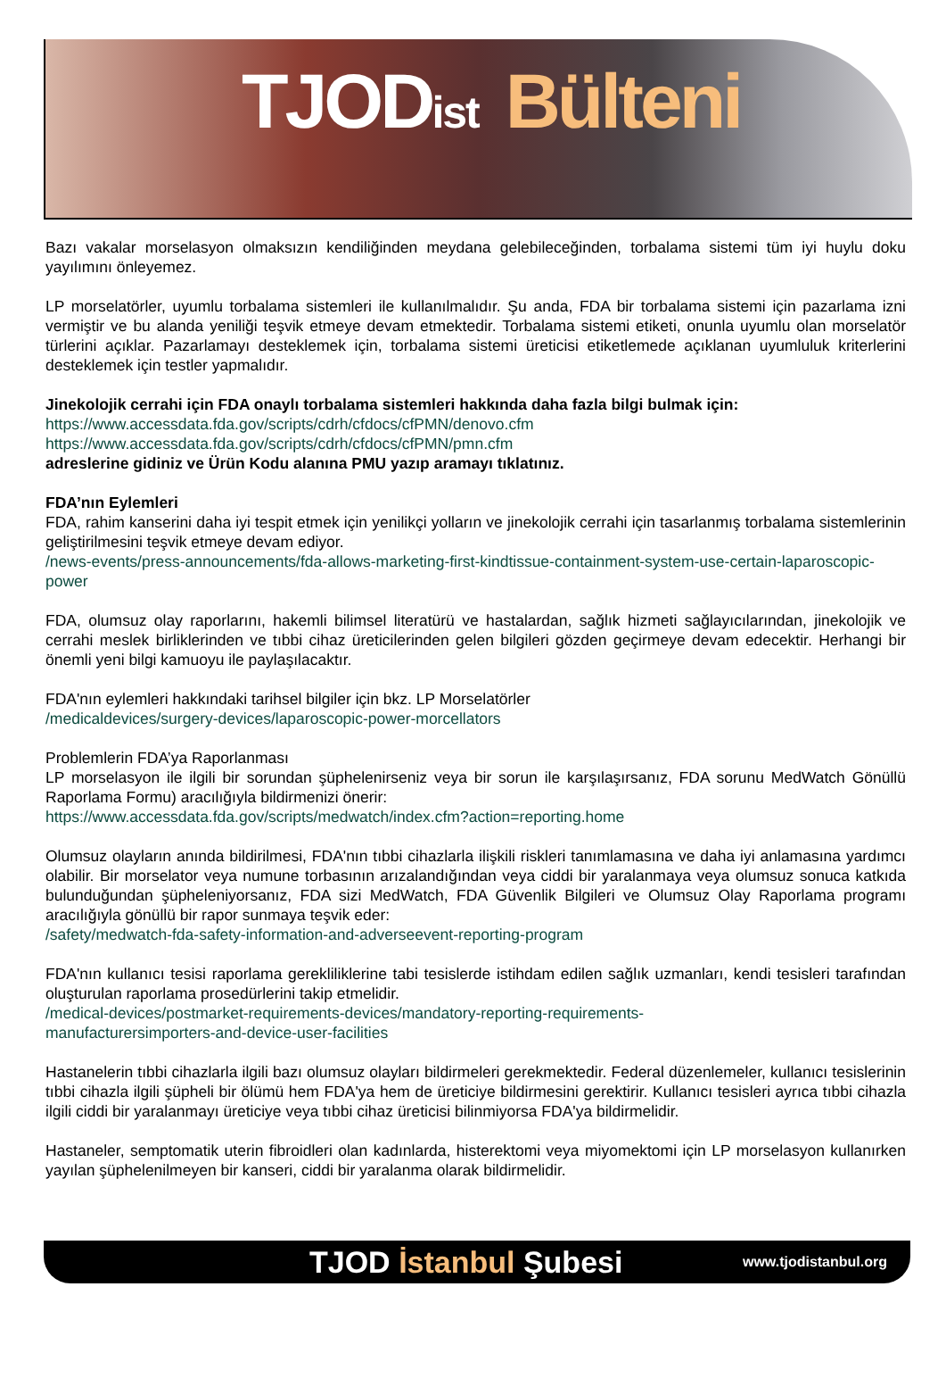TJODist Bülteni
Bazı vakalar morselasyon olmaksızın kendiliğinden meydana gelebileceğinden, torbalama sistemi tüm iyi huylu doku yayılımını önleyemez.
LP morselatörler, uyumlu torbalama sistemleri ile kullanılmalıdır. Şu anda, FDA bir torbalama sistemi için pazarlama izni vermiştir ve bu alanda yeniliği teşvik etmeye devam etmektedir. Torbalama sistemi etiketi, onunla uyumlu olan morselatör türlerini açıklar. Pazarlamayı desteklemek için, torbalama sistemi üreticisi etiketlemede açıklanan uyumluluk kriterlerini desteklemek için testler yapmalıdır.
Jinekolojik cerrahi için FDA onaylı torbalama sistemleri hakkında daha fazla bilgi bulmak için:
https://www.accessdata.fda.gov/scripts/cdrh/cfdocs/cfPMN/denovo.cfm
https://www.accessdata.fda.gov/scripts/cdrh/cfdocs/cfPMN/pmn.cfm
adreslerine gidiniz ve Ürün Kodu alanına PMU yazıp aramayı tıklatınız.
FDA’nın Eylemleri
FDA, rahim kanserini daha iyi tespit etmek için yenilikçi yolların ve jinekolojik cerrahi için tasarlanmış torbalama sistemlerinin geliştirilmesini teşvik etmeye devam ediyor.
/news-events/press-announcements/fda-allows-marketing-first-kindtissue-containment-system-use-certain-laparoscopic-power
FDA, olumsuz olay raporlarını, hakemli bilimsel literatürü ve hastalardan, sağlık hizmeti sağlayıcılarından, jinekolojik ve cerrahi meslek birliklerinden ve tıbbi cihaz üreticilerinden gelen bilgileri gözden geçirmeye devam edecektir. Herhangi bir önemli yeni bilgi kamuoyu ile paylaşılacaktır.
FDA'nın eylemleri hakkındaki tarihsel bilgiler için bkz. LP Morselatörler
/medicaldevices/surgery-devices/laparoscopic-power-morcellators
Problemlerin FDA’ya Raporlanması
LP morselasyon ile ilgili bir sorundan şüphelenirseniz veya bir sorun ile karşılaşırsanız, FDA sorunu MedWatch Gönüllü Raporlama Formu) aracılığıyla bildirmenizi önerir:
https://www.accessdata.fda.gov/scripts/medwatch/index.cfm?action=reporting.home
Olumsuz olayların anında bildirilmesi, FDA'nın tıbbi cihazlarla ilişkili riskleri tanımlamasına ve daha iyi anlamasına yardımcı olabilir. Bir morselator veya numune torbasının arızalandığından veya ciddi bir yaralanmaya veya olumsuz sonuca katkıda bulunduğundan şüpheleniyorsanız, FDA sizi MedWatch, FDA Güvenlik Bilgileri ve Olumsuz Olay Raporlama programı aracılığıyla gönüllü bir rapor sunmaya teşvik eder:
/safety/medwatch-fda-safety-information-and-adverseevent-reporting-program
FDA'nın kullanıcı tesisi raporlama gerekliliklerine tabi tesislerde istihdam edilen sağlık uzmanları, kendi tesisleri tarafından oluşturulan raporlama prosedürlerini takip etmelidir.
/medical-devices/postmarket-requirements-devices/mandatory-reporting-requirements-
manufacturersimporters-and-device-user-facilities
Hastanelerin tıbbi cihazlarla ilgili bazı olumsuz olayları bildirmeleri gerekmektedir. Federal düzenlemeler, kullanıcı tesislerinin tıbbi cihazla ilgili şüpheli bir ölümü hem FDA'ya hem de üreticiye bildirmesini gerektirir. Kullanıcı tesisleri ayrıca tıbbi cihazla ilgili ciddi bir yaralanmayı üreticiye veya tıbbi cihaz üreticisi bilinmiyorsa FDA'ya bildirmelidir.
Hastaneler, semptomatik uterin fibroidleri olan kadınlarda, histerektomi veya miyomektomi için LP morselasyon kullanırken yayılan şüphelenilmeyen bir kanseri, ciddi bir yaralanma olarak bildirmelidir.
TJOD İstanbul Şubesi
www.tjodistanbul.org